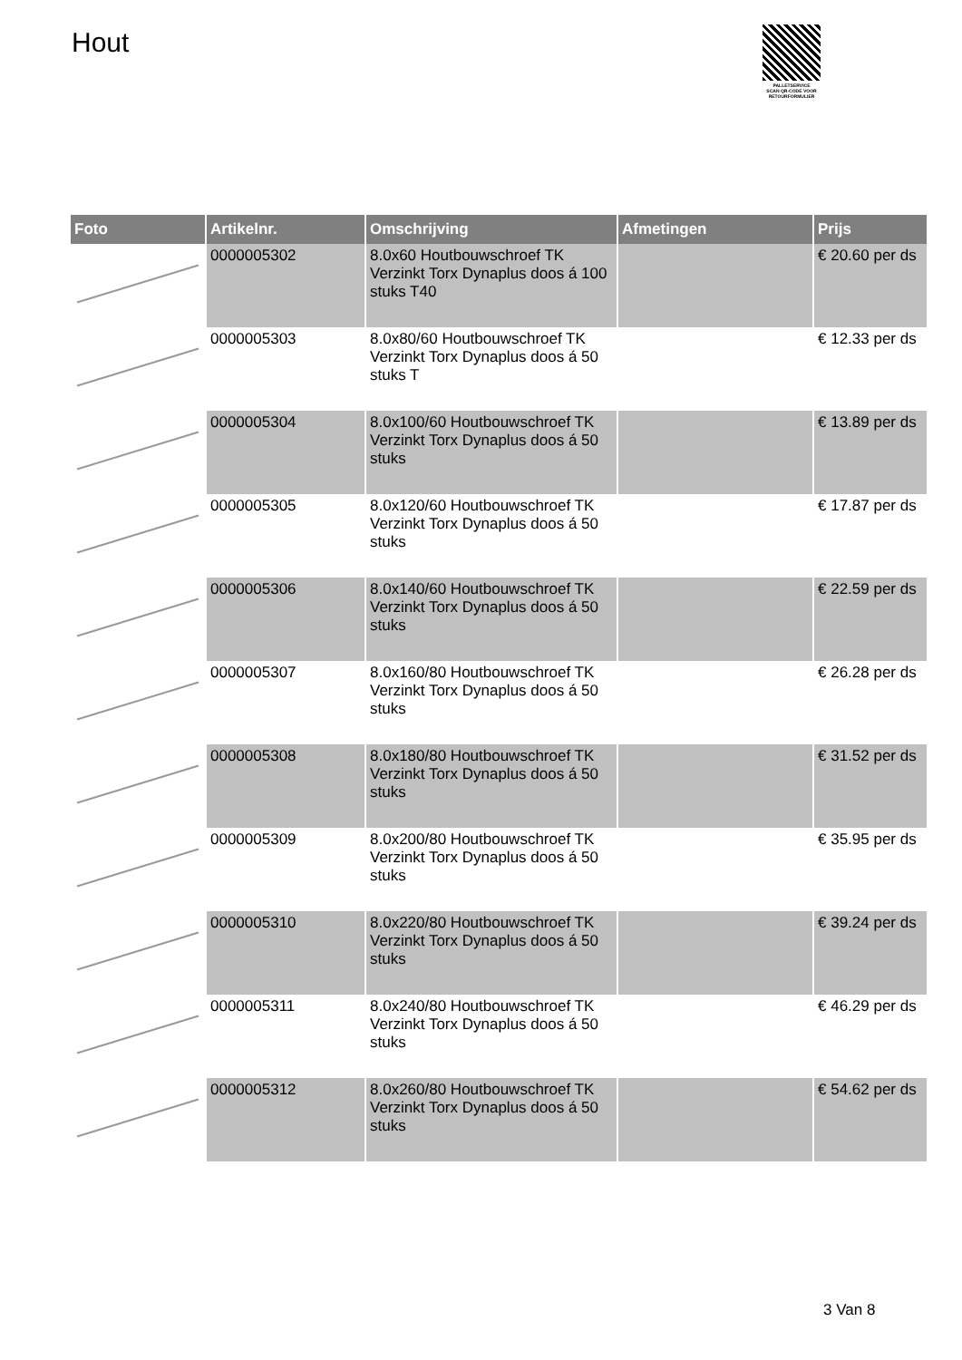Hout
PALLETSERVICE
SCAN QR-CODE VOOR RETOURFORMULIER
| Foto | Artikelnr. | Omschrijving | Afmetingen | Prijs |
| --- | --- | --- | --- | --- |
| | 0000005302 | 8.0x60 Houtbouwschroef TK Verzinkt Torx Dynaplus doos á 100 stuks T40 | | € 20.60 per ds |
| | 0000005303 | 8.0x80/60 Houtbouwschroef TK Verzinkt Torx Dynaplus doos á 50 stuks T | | € 12.33 per ds |
| | 0000005304 | 8.0x100/60 Houtbouwschroef TK Verzinkt Torx Dynaplus doos á 50 stuks | | € 13.89 per ds |
| | 0000005305 | 8.0x120/60 Houtbouwschroef TK Verzinkt Torx Dynaplus doos á 50 stuks | | € 17.87 per ds |
| | 0000005306 | 8.0x140/60 Houtbouwschroef TK Verzinkt Torx Dynaplus doos á 50 stuks | | € 22.59 per ds |
| | 0000005307 | 8.0x160/80 Houtbouwschroef TK Verzinkt Torx Dynaplus doos á 50 stuks | | € 26.28 per ds |
| | 0000005308 | 8.0x180/80 Houtbouwschroef TK Verzinkt Torx Dynaplus doos á 50 stuks | | € 31.52 per ds |
| | 0000005309 | 8.0x200/80 Houtbouwschroef TK Verzinkt Torx Dynaplus doos á 50 stuks | | € 35.95 per ds |
| | 0000005310 | 8.0x220/80 Houtbouwschroef TK Verzinkt Torx Dynaplus doos á 50 stuks | | € 39.24 per ds |
| | 0000005311 | 8.0x240/80 Houtbouwschroef TK Verzinkt Torx Dynaplus doos á 50 stuks | | € 46.29 per ds |
| | 0000005312 | 8.0x260/80 Houtbouwschroef TK Verzinkt Torx Dynaplus doos á 50 stuks | | € 54.62 per ds |
3 Van 8